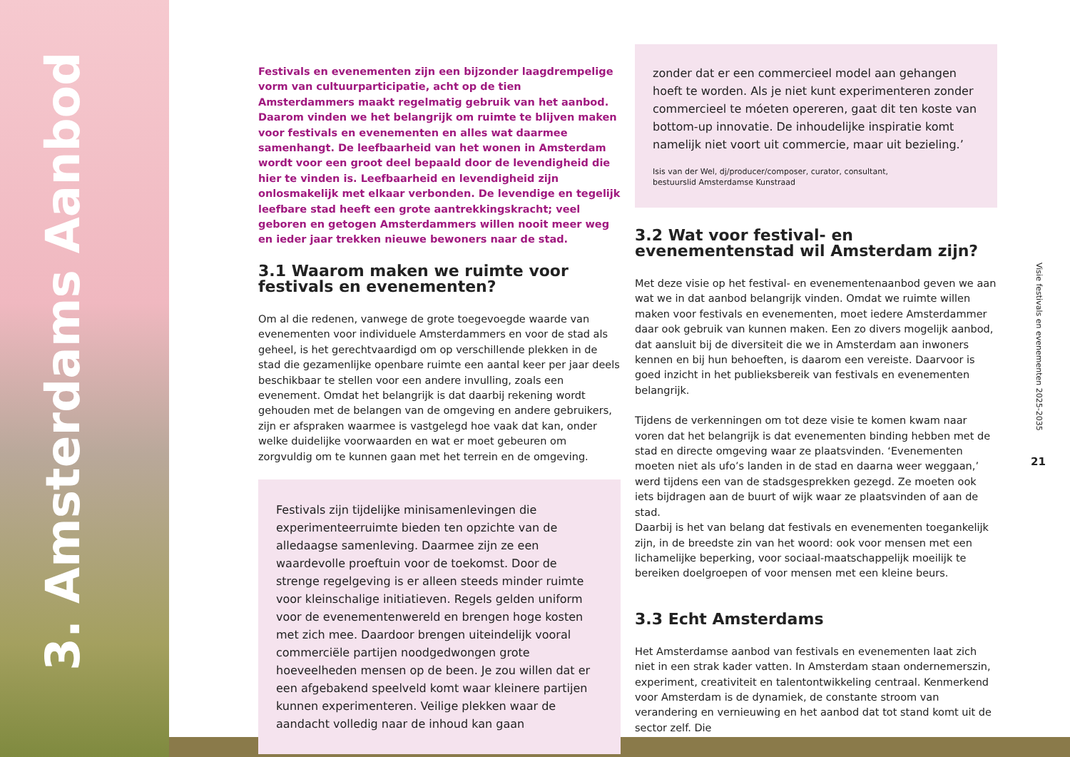3. Amsterdams Aanbod
Festivals en evenementen zijn een bijzonder laagdrempelige vorm van cultuurparticipatie, acht op de tien Amsterdammers maakt regelmatig gebruik van het aanbod. Daarom vinden we het belangrijk om ruimte te blijven maken voor festivals en evenementen en alles wat daarmee samenhangt. De leefbaarheid van het wonen in Amsterdam wordt voor een groot deel bepaald door de levendigheid die hier te vinden is. Leefbaarheid en levendigheid zijn onlosmakelijk met elkaar verbonden. De levendige en tegelijk leefbare stad heeft een grote aantrekkingskracht; veel geboren en getogen Amsterdammers willen nooit meer weg en ieder jaar trekken nieuwe bewoners naar de stad.
3.1 Waarom maken we ruimte voor festivals en evenementen?
Om al die redenen, vanwege de grote toegevoegde waarde van evenementen voor individuele Amsterdammers en voor de stad als geheel, is het gerechtvaardigd om op verschillende plekken in de stad die gezamenlijke openbare ruimte een aantal keer per jaar deels beschikbaar te stellen voor een andere invulling, zoals een evenement. Omdat het belangrijk is dat daarbij rekening wordt gehouden met de belangen van de omgeving en andere gebruikers, zijn er afspraken waarmee is vastgelegd hoe vaak dat kan, onder welke duidelijke voorwaarden en wat er moet gebeuren om zorgvuldig om te kunnen gaan met het terrein en de omgeving.
Festivals zijn tijdelijke minisamenlevingen die experimenteerruimte bieden ten opzichte van de alledaagse samenleving. Daarmee zijn ze een waardevolle proeftuin voor de toekomst. Door de strenge regelgeving is er alleen steeds minder ruimte voor kleinschalige initiatieven. Regels gelden uniform voor de evenementenwereld en brengen hoge kosten met zich mee. Daardoor brengen uiteindelijk vooral commerciële partijen noodgedwongen grote hoeveelheden mensen op de been. Je zou willen dat er een afgebakend speelveld komt waar kleinere partijen kunnen experimenteren. Veilige plekken waar de aandacht volledig naar de inhoud kan gaan
zonder dat er een commercieel model aan gehangen hoeft te worden. Als je niet kunt experimenteren zonder commercieel te móeten opereren, gaat dit ten koste van bottom-up innovatie. De inhoudelijke inspiratie komt namelijk niet voort uit commercie, maar uit bezieling.’
Isis van der Wel, dj/producer/composer, curator, consultant,
bestuurslid Amsterdamse Kunstraad
3.2 Wat voor festival- en evenementenstad wil Amsterdam zijn?
Met deze visie op het festival- en evenementenaanbod geven we aan wat we in dat aanbod belangrijk vinden. Omdat we ruimte willen maken voor festivals en evenementen, moet iedere Amsterdammer daar ook gebruik van kunnen maken. Een zo divers mogelijk aanbod, dat aansluit bij de diversiteit die we in Amsterdam aan inwoners kennen en bij hun behoeften, is daarom een vereiste. Daarvoor is goed inzicht in het publieksbereik van festivals en evenementen belangrijk.
Tijdens de verkenningen om tot deze visie te komen kwam naar voren dat het belangrijk is dat evenementen binding hebben met de stad en directe omgeving waar ze plaatsvinden. ‘Evenementen moeten niet als ufo’s landen in de stad en daarna weer weggaan,’ werd tijdens een van de stadsgesprekken gezegd. Ze moeten ook iets bijdragen aan de buurt of wijk waar ze plaatsvinden of aan de stad.
Daarbij is het van belang dat festivals en evenementen toegankelijk zijn, in de breedste zin van het woord: ook voor mensen met een lichamelijke beperking, voor sociaal-maatschappelijk moeilijk te bereiken doelgroepen of voor mensen met een kleine beurs.
3.3 Echt Amsterdams
Het Amsterdamse aanbod van festivals en evenementen laat zich niet in een strak kader vatten. In Amsterdam staan ondernemerszin, experiment, creativiteit en talentontwikkeling centraal. Kenmerkend voor Amsterdam is de dynamiek, de constante stroom van verandering en vernieuwing en het aanbod dat tot stand komt uit de sector zelf. Die
Visie festivals en evenementen 2025-2035
21